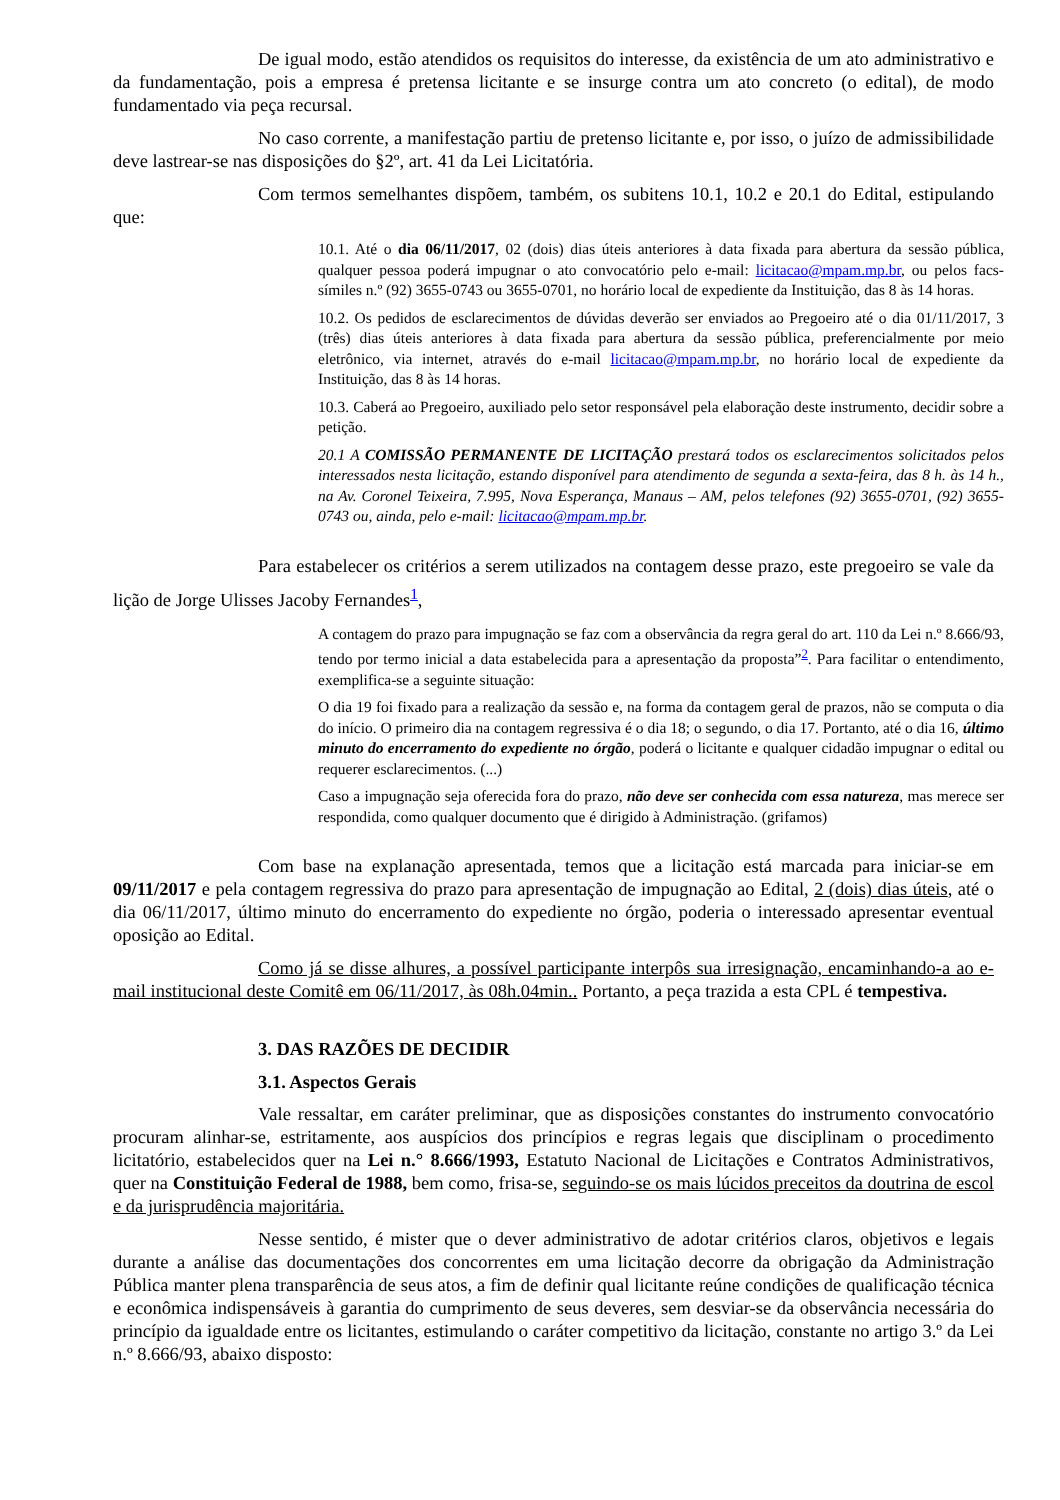De igual modo, estão atendidos os requisitos do interesse, da existência de um ato administrativo e da fundamentação, pois a empresa é pretensa licitante e se insurge contra um ato concreto (o edital), de modo fundamentado via peça recursal.
No caso corrente, a manifestação partiu de pretenso licitante e, por isso, o juízo de admissibilidade deve lastrear-se nas disposições do §2º, art. 41 da Lei Licitatória.
Com termos semelhantes dispõem, também, os subitens 10.1, 10.2 e 20.1 do Edital, estipulando que:
10.1. Até o dia 06/11/2017, 02 (dois) dias úteis anteriores à data fixada para abertura da sessão pública, qualquer pessoa poderá impugnar o ato convocatório pelo e-mail: licitacao@mpam.mp.br, ou pelos facs-símiles n.º (92) 3655-0743 ou 3655-0701, no horário local de expediente da Instituição, das 8 às 14 horas.
10.2. Os pedidos de esclarecimentos de dúvidas deverão ser enviados ao Pregoeiro até o dia 01/11/2017, 3 (três) dias úteis anteriores à data fixada para abertura da sessão pública, preferencialmente por meio eletrônico, via internet, através do e-mail licitacao@mpam.mp.br, no horário local de expediente da Instituição, das 8 às 14 horas.
10.3. Caberá ao Pregoeiro, auxiliado pelo setor responsável pela elaboração deste instrumento, decidir sobre a petição.
20.1 A COMISSÃO PERMANENTE DE LICITAÇÃO prestará todos os esclarecimentos solicitados pelos interessados nesta licitação, estando disponível para atendimento de segunda a sexta-feira, das 8 h. às 14 h., na Av. Coronel Teixeira, 7.995, Nova Esperança, Manaus – AM, pelos telefones (92) 3655-0701, (92) 3655-0743 ou, ainda, pelo e-mail: licitacao@mpam.mp.br.
Para estabelecer os critérios a serem utilizados na contagem desse prazo, este pregoeiro se vale da lição de Jorge Ulisses Jacoby Fernandes<sup>1</sup>,
A contagem do prazo para impugnação se faz com a observância da regra geral do art. 110 da Lei n.º 8.666/93, tendo por termo inicial a data estabelecida para a apresentação da proposta”<sup>2</sup>. Para facilitar o entendimento, exemplifica-se a seguinte situação:
O dia 19 foi fixado para a realização da sessão e, na forma da contagem geral de prazos, não se computa o dia do início. O primeiro dia na contagem regressiva é o dia 18; o segundo, o dia 17. Portanto, até o dia 16, último minuto do encerramento do expediente no órgão, poderá o licitante e qualquer cidadão impugnar o edital ou requerer esclarecimentos. (...)
Caso a impugnação seja oferecida fora do prazo, não deve ser conhecida com essa natureza, mas merece ser respondida, como qualquer documento que é dirigido à Administração. (grifamos)
Com base na explanação apresentada, temos que a licitação está marcada para iniciar-se em 09/11/2017 e pela contagem regressiva do prazo para apresentação de impugnação ao Edital, 2 (dois) dias úteis, até o dia 06/11/2017, último minuto do encerramento do expediente no órgão, poderia o interessado apresentar eventual oposição ao Edital.
Como já se disse alhures, a possível participante interpôs sua irresignação, encaminhando-a ao e-mail institucional deste Comitê em 06/11/2017, às 08h.04min.. Portanto, a peça trazida a esta CPL é tempestiva.
3. DAS RAZÕES DE DECIDIR
3.1. Aspectos Gerais
Vale ressaltar, em caráter preliminar, que as disposições constantes do instrumento convocatório procuram alinhar-se, estritamente, aos auspícios dos princípios e regras legais que disciplinam o procedimento licitatório, estabelecidos quer na Lei n.° 8.666/1993, Estatuto Nacional de Licitações e Contratos Administrativos, quer na Constituição Federal de 1988, bem como, frisa-se, seguindo-se os mais lúcidos preceitos da doutrina de escol e da jurisprudência majoritária.
Nesse sentido, é mister que o dever administrativo de adotar critérios claros, objetivos e legais durante a análise das documentações dos concorrentes em uma licitação decorre da obrigação da Administração Pública manter plena transparência de seus atos, a fim de definir qual licitante reúne condições de qualificação técnica e econômica indispensáveis à garantia do cumprimento de seus deveres, sem desviar-se da observância necessária do princípio da igualdade entre os licitantes, estimulando o caráter competitivo da licitação, constante no artigo 3.º da Lei n.º 8.666/93, abaixo disposto: